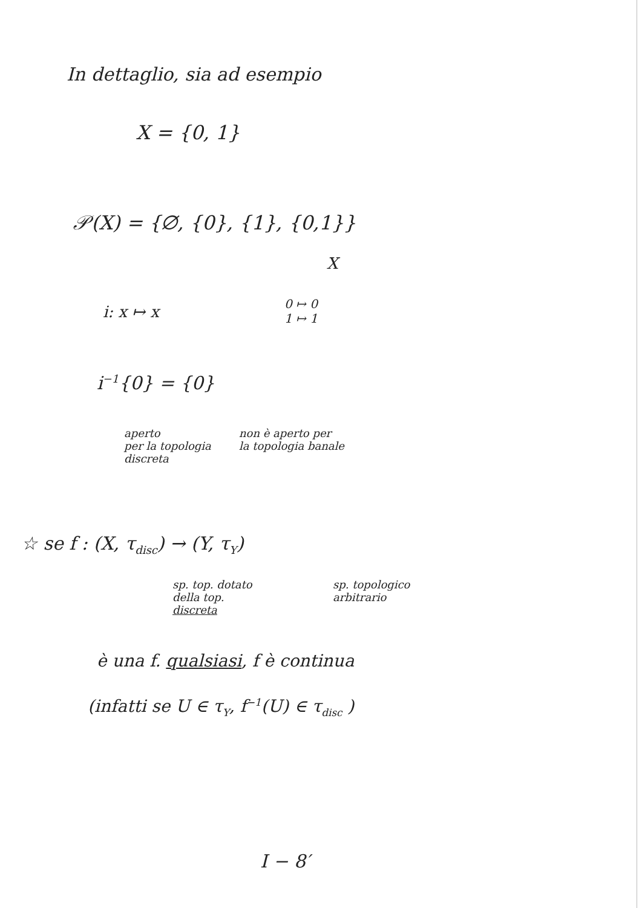In dettaglio, sia ad esempio
X = {0, 1}
𝒫(X) = {∅, {0}, {1}, {0,1}}
X
i: x ↦ x
0 ↦ 0
1 ↦ 1
i<sup>−1</sup>{0} = {0}
aperto
per la topologia
discreta
non è aperto per
la topologia banale
☆ se f : (X, τ<sub>disc</sub>) → (Y, τ<sub>Y</sub>)
sp. top. dotato
della top.
discreta
sp. topologico
arbitrario
è una f. qualsiasi, f è continua
(infatti se U ∈ τ<sub>Y</sub>, f<sup>−1</sup>(U) ∈ τ<sub>disc</sub> )
I − 8′